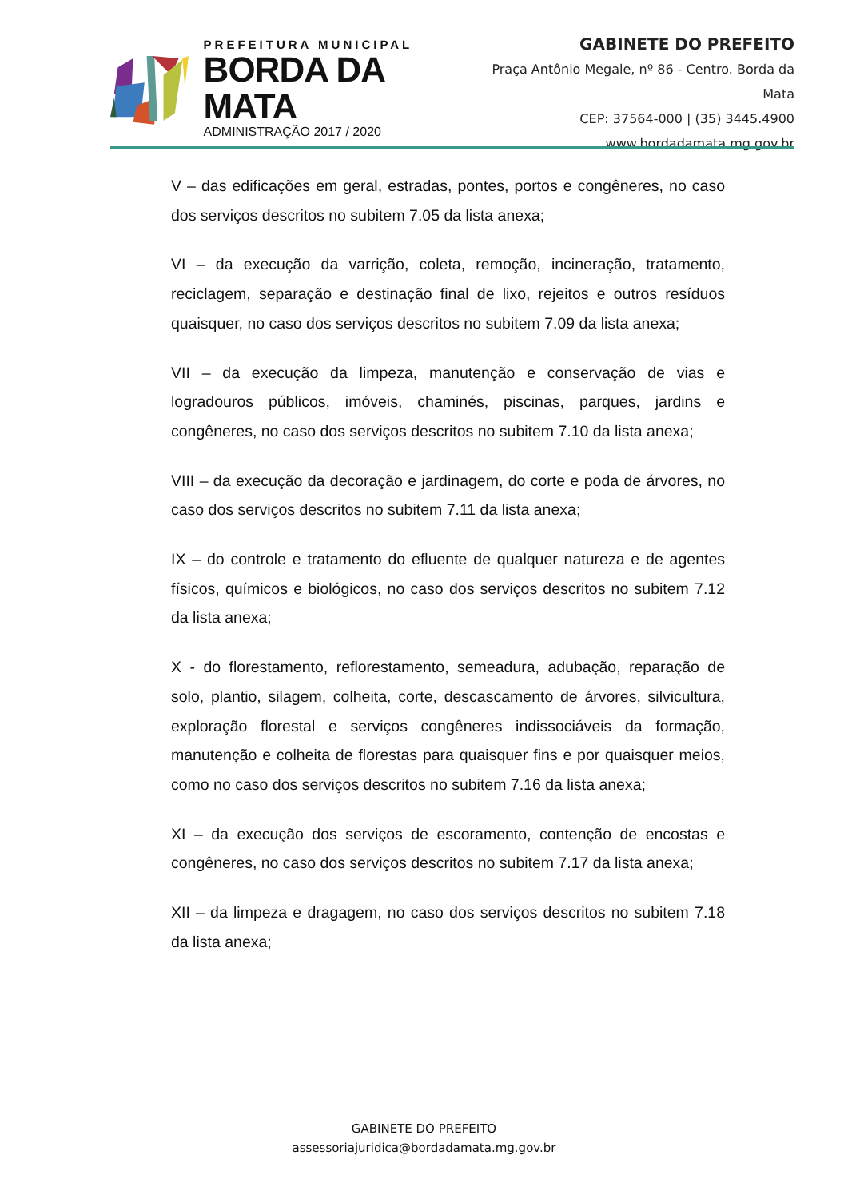PREFEITURA MUNICIPAL
BORDA DA MATA
ADMINISTRAÇÃO 2017 / 2020
GABINETE DO PREFEITO
Praça Antônio Megale, nº 86 - Centro. Borda da Mata
CEP: 37564-000 | (35) 3445.4900
www.bordadamata.mg.gov.br
V – das edificações em geral, estradas, pontes, portos e congêneres, no caso dos serviços descritos no subitem 7.05 da lista anexa;
VI – da execução da varrição, coleta, remoção, incineração, tratamento, reciclagem, separação e destinação final de lixo, rejeitos e outros resíduos quaisquer, no caso dos serviços descritos no subitem 7.09 da lista anexa;
VII – da execução da limpeza, manutenção e conservação de vias e logradouros públicos, imóveis, chaminés, piscinas, parques, jardins e congêneres, no caso dos serviços descritos no subitem 7.10 da lista anexa;
VIII – da execução da decoração e jardinagem, do corte e poda de árvores, no caso dos serviços descritos no subitem 7.11 da lista anexa;
IX – do controle e tratamento do efluente de qualquer natureza e de agentes físicos, químicos e biológicos, no caso dos serviços descritos no subitem 7.12 da lista anexa;
X - do florestamento, reflorestamento, semeadura, adubação, reparação de solo, plantio, silagem, colheita, corte, descascamento de árvores, silvicultura, exploração florestal e serviços congêneres indissociáveis da formação, manutenção e colheita de florestas para quaisquer fins e por quaisquer meios, como no caso dos serviços descritos no subitem 7.16 da lista anexa;
XI – da execução dos serviços de escoramento, contenção de encostas e congêneres, no caso dos serviços descritos no subitem 7.17 da lista anexa;
XII – da limpeza e dragagem, no caso dos serviços descritos no subitem 7.18 da lista anexa;
GABINETE DO PREFEITO
assessoriajuridica@bordadamata.mg.gov.br